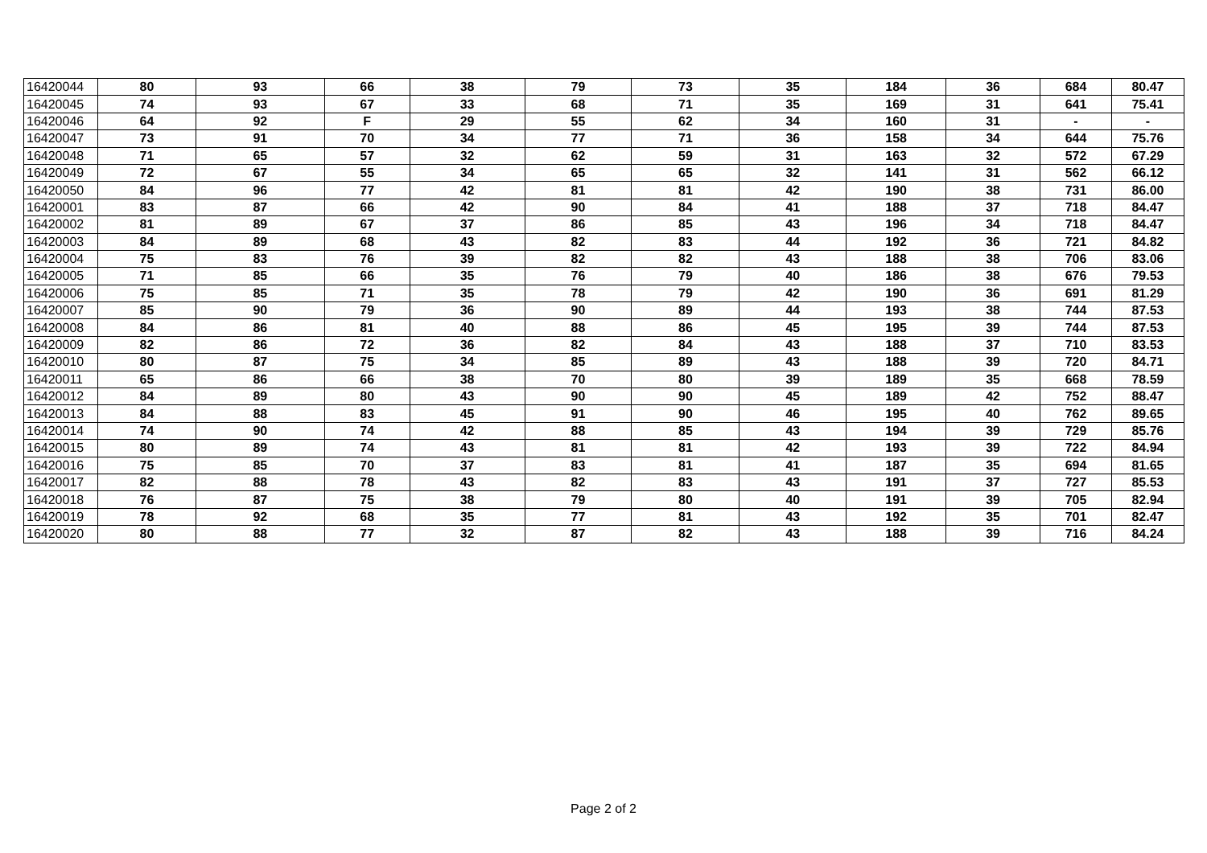| 16420044 | 80 | 93 | 66 | 38 | 79 | 73 | 35 | 184 | 36 | 684 | 80.47 |
| 16420045 | 74 | 93 | 67 | 33 | 68 | 71 | 35 | 169 | 31 | 641 | 75.41 |
| 16420046 | 64 | 92 | F | 29 | 55 | 62 | 34 | 160 | 31 | - | - |
| 16420047 | 73 | 91 | 70 | 34 | 77 | 71 | 36 | 158 | 34 | 644 | 75.76 |
| 16420048 | 71 | 65 | 57 | 32 | 62 | 59 | 31 | 163 | 32 | 572 | 67.29 |
| 16420049 | 72 | 67 | 55 | 34 | 65 | 65 | 32 | 141 | 31 | 562 | 66.12 |
| 16420050 | 84 | 96 | 77 | 42 | 81 | 81 | 42 | 190 | 38 | 731 | 86.00 |
| 16420001 | 83 | 87 | 66 | 42 | 90 | 84 | 41 | 188 | 37 | 718 | 84.47 |
| 16420002 | 81 | 89 | 67 | 37 | 86 | 85 | 43 | 196 | 34 | 718 | 84.47 |
| 16420003 | 84 | 89 | 68 | 43 | 82 | 83 | 44 | 192 | 36 | 721 | 84.82 |
| 16420004 | 75 | 83 | 76 | 39 | 82 | 82 | 43 | 188 | 38 | 706 | 83.06 |
| 16420005 | 71 | 85 | 66 | 35 | 76 | 79 | 40 | 186 | 38 | 676 | 79.53 |
| 16420006 | 75 | 85 | 71 | 35 | 78 | 79 | 42 | 190 | 36 | 691 | 81.29 |
| 16420007 | 85 | 90 | 79 | 36 | 90 | 89 | 44 | 193 | 38 | 744 | 87.53 |
| 16420008 | 84 | 86 | 81 | 40 | 88 | 86 | 45 | 195 | 39 | 744 | 87.53 |
| 16420009 | 82 | 86 | 72 | 36 | 82 | 84 | 43 | 188 | 37 | 710 | 83.53 |
| 16420010 | 80 | 87 | 75 | 34 | 85 | 89 | 43 | 188 | 39 | 720 | 84.71 |
| 16420011 | 65 | 86 | 66 | 38 | 70 | 80 | 39 | 189 | 35 | 668 | 78.59 |
| 16420012 | 84 | 89 | 80 | 43 | 90 | 90 | 45 | 189 | 42 | 752 | 88.47 |
| 16420013 | 84 | 88 | 83 | 45 | 91 | 90 | 46 | 195 | 40 | 762 | 89.65 |
| 16420014 | 74 | 90 | 74 | 42 | 88 | 85 | 43 | 194 | 39 | 729 | 85.76 |
| 16420015 | 80 | 89 | 74 | 43 | 81 | 81 | 42 | 193 | 39 | 722 | 84.94 |
| 16420016 | 75 | 85 | 70 | 37 | 83 | 81 | 41 | 187 | 35 | 694 | 81.65 |
| 16420017 | 82 | 88 | 78 | 43 | 82 | 83 | 43 | 191 | 37 | 727 | 85.53 |
| 16420018 | 76 | 87 | 75 | 38 | 79 | 80 | 40 | 191 | 39 | 705 | 82.94 |
| 16420019 | 78 | 92 | 68 | 35 | 77 | 81 | 43 | 192 | 35 | 701 | 82.47 |
| 16420020 | 80 | 88 | 77 | 32 | 87 | 82 | 43 | 188 | 39 | 716 | 84.24 |
Page 2 of 2